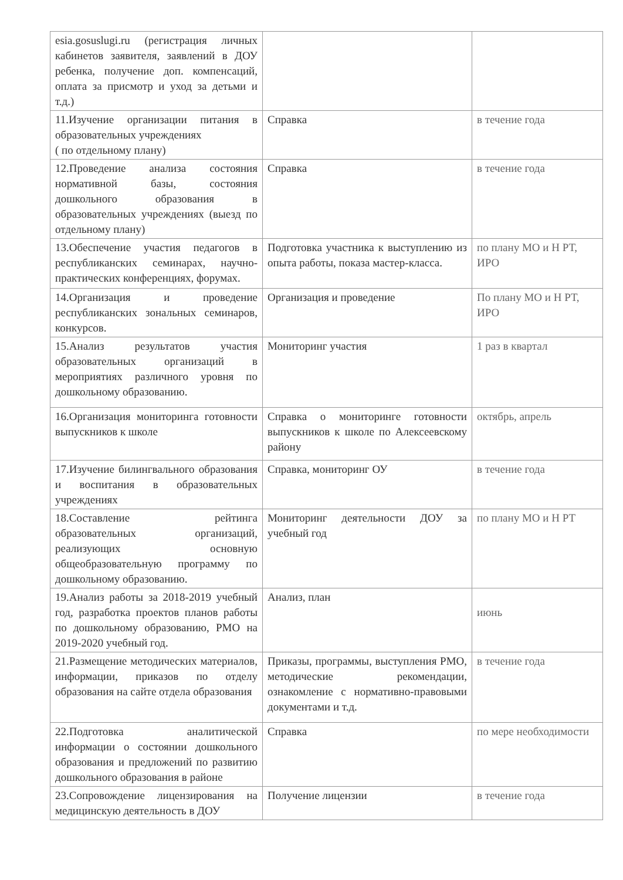| esia.gosuslugi.ru (регистрация личных кабинетов заявителя, заявлений в ДОУ ребенка, получение доп. компенсаций, оплата за присмотр и уход за детьми и т.д.) | | |
| 11.Изучение организации питания в образовательных учреждениях ( по отдельному плану) | Справка | в течение года |
| 12.Проведение анализа состояния нормативной базы, состояния дошкольного образования в образовательных учреждениях (выезд по отдельному плану) | Справка | в течение года |
| 13.Обеспечение участия педагогов в республиканских семинарах, научно-практических конференциях, форумах. | Подготовка участника к выступлению из опыта работы, показа мастер-класса. | по плану МО и Н РТ, ИРО |
| 14.Организация и проведение республиканских зональных семинаров, конкурсов. | Организация и проведение | По плану МО и Н РТ, ИРО |
| 15.Анализ результатов участия образовательных организаций в мероприятиях различного уровня по дошкольному образованию. | Мониторинг участия | 1 раз в квартал |
| 16.Организация мониторинга готовности выпускников к школе | Справка о мониторинге готовности выпускников к школе по Алексеевскому району | октябрь, апрель |
| 17.Изучение билингвального образования и воспитания в образовательных учреждениях | Справка, мониторинг ОУ | в течение года |
| 18.Составление рейтинга образовательных организаций, реализующих основную общеобразовательную программу по дошкольному образованию. | Мониторинг деятельности ДОУ за учебный год | по плану МО и Н РТ |
| 19.Анализ работы за 2018-2019 учебный год, разработка проектов планов работы по дошкольному образованию, РМО на 2019-2020 учебный год. | Анализ, план | июнь |
| 21.Размещение методических материалов, информации, приказов по отделу образования на сайте отдела образования | Приказы, программы, выступления РМО, методические рекомендации, ознакомление с нормативно-правовыми документами и т.д. | в течение года |
| 22.Подготовка аналитической информации о состоянии дошкольного образования и предложений по развитию дошкольного образования в районе | Справка | по мере необходимости |
| 23.Сопровождение лицензирования на медицинскую деятельность в ДОУ | Получение лицензии | в течение года |